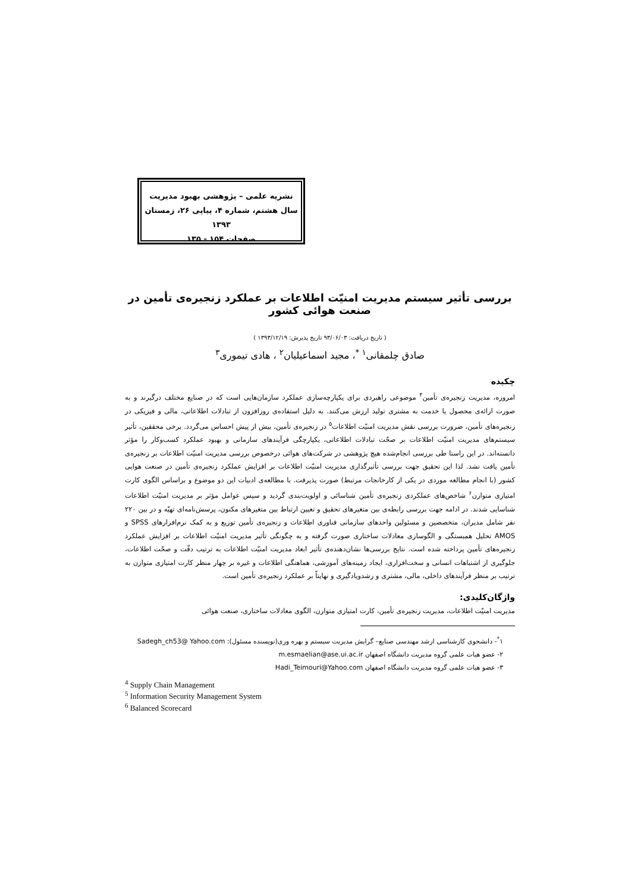نشریه علمی – پژوهشی بهبود مدیریت
سال هشتم، شماره ۴، پیاپی ۲۶، زمستان ۱۳۹۳
صفحات ۱۵۴ - ۱۳۵
بررسی تأثیر سیستم مدیریت امنیّت اطلاعات بر عملکرد زنجیره‌ی تأمین در صنعت هوائی کشور
( تاریخ دریافت: ۹۳/۰۶/۰۳ تاریخ پذیرش: ۱۳۹۳/۱۲/۱۹ )
صادق چلمقانی<sup>۱ *</sup>، مجید اسماعیلیان<sup>۲</sup> ، هادی تیموری<sup>۳</sup>
چکیده
امروزه، مدیریت زنجیره‌ی تأمین<sup>۴</sup> موضوعی راهبردی برای یکپارچه‌سازی عملکرد سازمان‌هایی است که در صنایع مختلف درگیرند و به صورت ارائه‌ی محصول یا خدمت به مشتری تولید ارزش می‌کنند. به دلیل استفاده‌ی روزافزون از تبادلات اطلاعاتی، مالی و فیزیکی در زنجیره‌های تأمین، ضرورت بررسی نقش مدیریت امنیّت اطلاعات<sup>۵</sup> در زنجیره‌ی تأمین، بیش از پیش احساس می‌گردد. برخی محققین، تأثیر سیستم‌های مدیریت امنیّت اطلاعات بر صحّت تبادلات اطلاعاتی، یکپارچگی فرآیندهای سازمانی و بهبود عملکرد کسب‌وکار را مؤثر دانسته‌اند. در این راستا طی بررسی انجام‌شده هیچ پژوهشی در شرکت‌های هوائی درخصوص بررسی مدیریت امنیّت اطلاعات بر زنجیره‌ی تأمین یافت نشد. لذا این تحقیق جهت بررسی تأثیرگذاری مدیریت امنیّت اطلاعات بر افزایش عملکرد زنجیره‌ی تأمین در صنعت هوایی کشور (با انجام مطالعه موردی در یکی از کارخانجات مرتبط) صورت پذیرفت. با مطالعه‌ی ادبیات این دو موضوع و براساس الگوی کارت امتیازی متوازن<sup>۶</sup> شاخص‌های عملکردی زنجیره‌ی تأمین شناسائی و اولویت‌بندی گردید و سپس عوامل مؤثر بر مدیریت امنیّت اطلاعات شناسایی شدند. در ادامه جهت بررسی رابطه‌ی بین متغیرهای تحقیق و تعیین ارتباط بین متغیرهای مکنون، پرسش‌نامه‌ای تهیّه و در بین ۲۲۰ نفر شامل مدیران، متخصصین و مسئولین واحدهای سازمانی فناوری اطلاعات و زنجیره‌ی تأمین توزیع و به کمک نرم‌افزارهای SPSS و AMOS تحلیل همبستگی و الگوسازی معادلات ساختاری صورت گرفته و به چگونگی تأثیر مدیریت امنیّت اطلاعات بر افزایش عملکرد زنجیره‌های تأمین پرداخته شده است. نتایج بررسی‌ها نشان‌دهنده‌ی تأثیر ابعاد مدیریت امنیّت اطلاعات به ترتیب دقّت و صحّت اطلاعات، جلوگیری از اشتباهات انسانی و سخت‌افزاری، ایجاد زمینه‌های آموزشی، هماهنگی اطلاعات و غیره بر چهار منظر کارت امتیازی متوازن به ترتیب بر منظر فرآیندهای داخلی، مالی، مشتری و رشدویادگیری و نهایتاً بر عملکرد زنجیره‌ی تأمین است.
واژگان‌کلیدی:
مدیریت امنیّت اطلاعات، مدیریت زنجیره‌ی تأمین، کارت امتیازی متوازن، الگوی معادلات ساختاری، صنعت هوائی
۱<sup>*</sup>- دانشجوی کارشناسی ارشد مهندسی صنایع– گرایش مدیریت سیستم و بهره وری(نویسنده مسئول): Sadegh_ch53@ Yahoo.com
۲- عضو هیات علمی گروه مدیریت دانشگاه اصفهان m.esmaelian@ase.ui.ac.ir
۳- عضو هیات علمی گروه مدیریت دانشگاه اصفهان Hadi_Teimouri@Yahoo.com
<sup>4</sup> Supply Chain Management
<sup>5</sup> Information Security Management System
<sup>6</sup> Balanced Scorecard